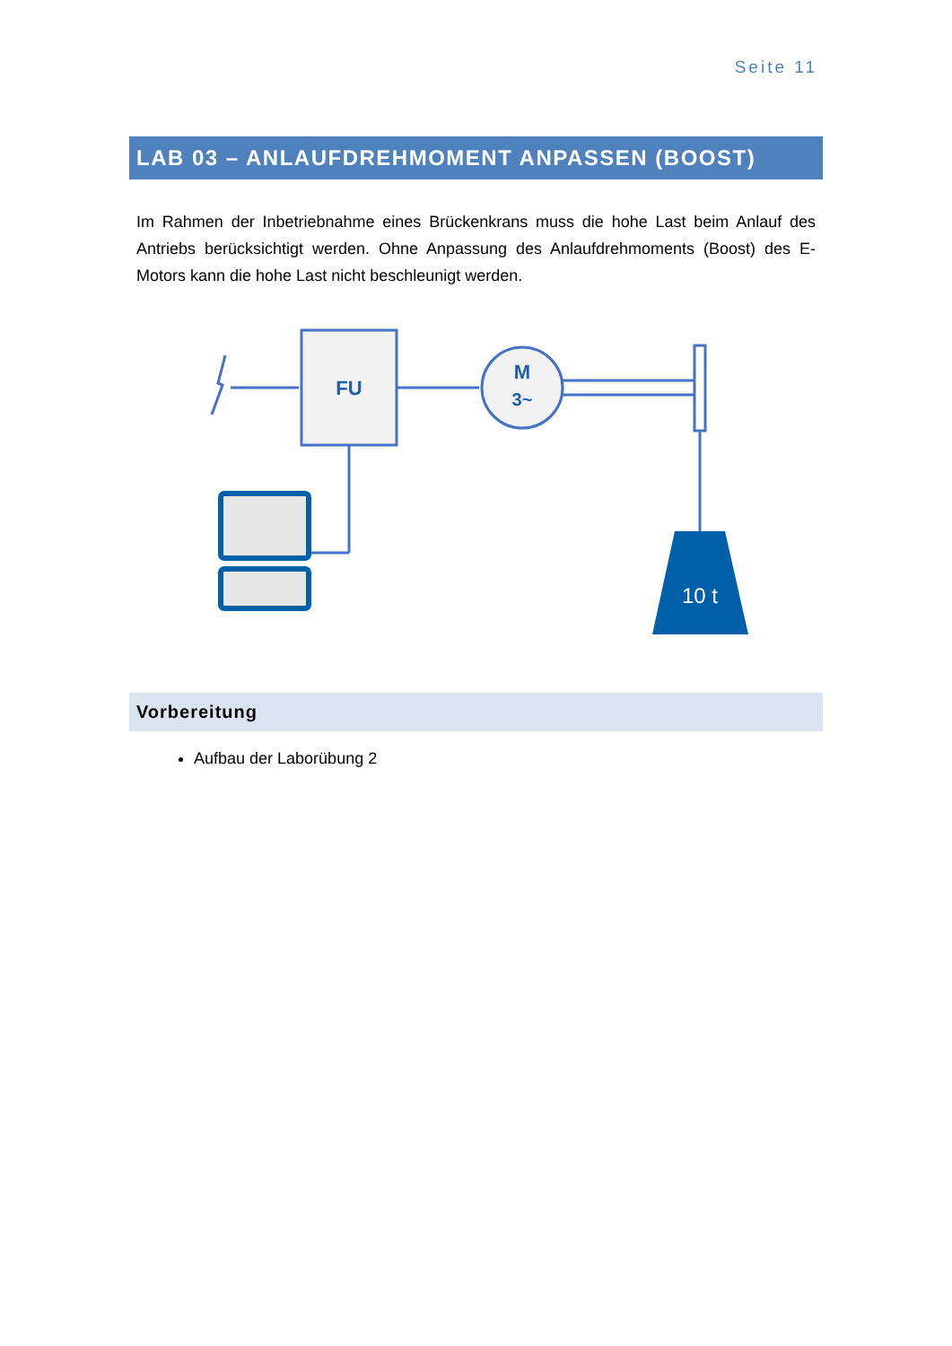Seite 11
LAB 03 – ANLAUFDREHMOMENT ANPASSEN (BOOST)
Im Rahmen der Inbetriebnahme eines Brückenkrans muss die hohe Last beim Anlauf des Antriebs berücksichtigt werden. Ohne Anpassung des Anlaufdrehmoments (Boost) des E-Motors kann die hohe Last nicht beschleunigt werden.
FU
M
3~
10 t
Vorbereitung
Aufbau der Laborübung 2